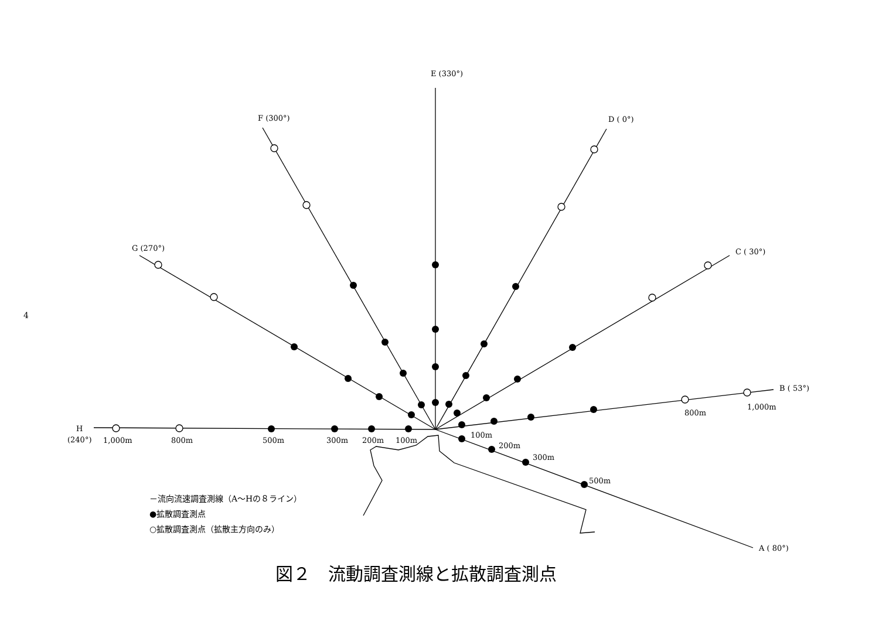E (330°)
F (300°)
D ( 0°)
G (270°)
C ( 30°)
B ( 53°)
A ( 80°)
H
(240°)
1,000m
800m
500m
300m
200m
100m
100m
200m
300m
500m
800m
1,000m
4
－流向流速調査測線（A～Hの８ライン）
●拡散調査測点
○拡散調査測点（拡散主方向のみ）
図２　流動調査測線と拡散調査測点